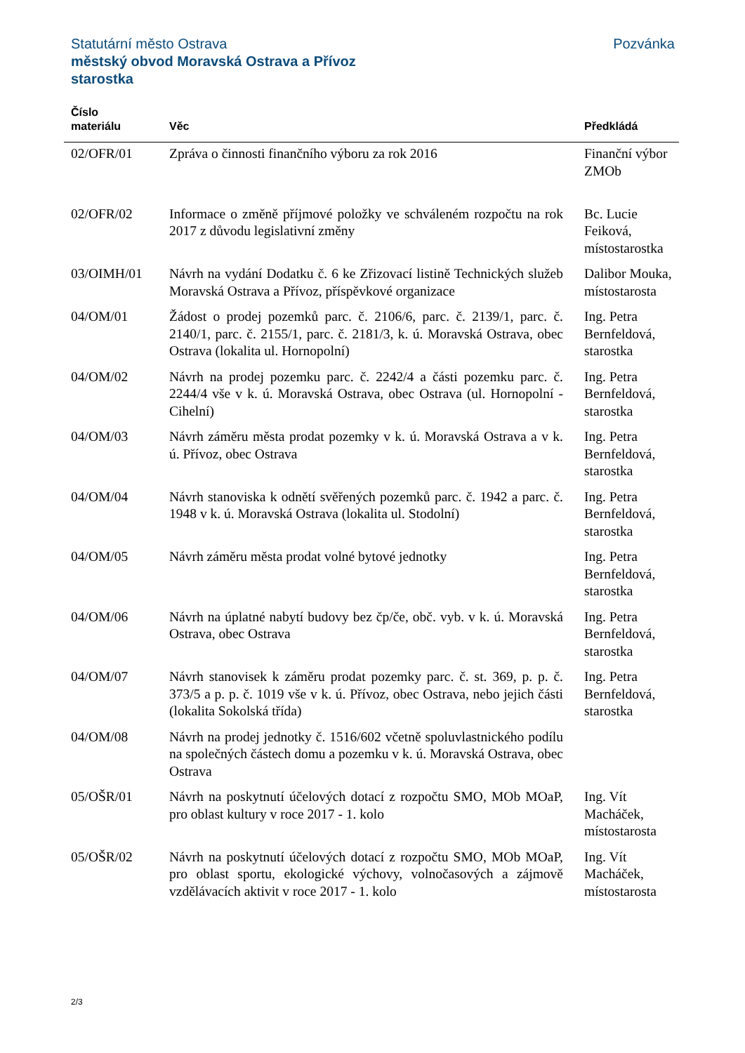Pozvánka Statutární město Ostrava
městský obvod Moravská Ostrava a Přívoz
starostka
| Číslo materiálu | Věc | Předkládá |
| --- | --- | --- |
| 02/OFR/01 | Zpráva o činnosti finančního výboru za rok 2016 | Finanční výbor ZMOb |
| 02/OFR/02 | Informace o změně příjmové položky ve schváleném rozpočtu na rok 2017 z důvodu legislativní změny | Bc. Lucie Feiková, místostarostka |
| 03/OIMH/01 | Návrh na vydání Dodatku č. 6 ke Zřizovací listině Technických služeb Moravská Ostrava a Přívoz, příspěvkové organizace | Dalibor Mouka, místostarosta |
| 04/OM/01 | Žádost o prodej pozemků parc. č. 2106/6, parc. č. 2139/1, parc. č. 2140/1, parc. č. 2155/1, parc. č. 2181/3, k. ú. Moravská Ostrava, obec Ostrava (lokalita ul. Hornopolní) | Ing. Petra Bernfeldová, starostka |
| 04/OM/02 | Návrh na prodej pozemku parc. č. 2242/4 a části pozemku parc. č. 2244/4 vše v k. ú. Moravská Ostrava, obec Ostrava (ul. Hornopolní - Cihelní) | Ing. Petra Bernfeldová, starostka |
| 04/OM/03 | Návrh záměru města prodat pozemky v k. ú. Moravská Ostrava a v k. ú. Přívoz, obec Ostrava | Ing. Petra Bernfeldová, starostka |
| 04/OM/04 | Návrh stanoviska k odnětí svěřených pozemků parc. č. 1942 a parc. č. 1948 v k. ú. Moravská Ostrava (lokalita ul. Stodolní) | Ing. Petra Bernfeldová, starostka |
| 04/OM/05 | Návrh záměru města prodat volné bytové jednotky | Ing. Petra Bernfeldová, starostka |
| 04/OM/06 | Návrh na úplatné nabytí budovy bez čp/če, obč. vyb. v k. ú. Moravská Ostrava, obec Ostrava | Ing. Petra Bernfeldová, starostka |
| 04/OM/07 | Návrh stanovisek k záměru prodat pozemky parc. č. st. 369, p. p. č. 373/5 a p. p. č. 1019 vše v k. ú. Přívoz, obec Ostrava, nebo jejich části (lokalita Sokolská třída) | Ing. Petra Bernfeldová, starostka |
| 04/OM/08 | Návrh na prodej jednotky č. 1516/602 včetně spoluvlastnického podílu na společných částech domu a pozemku v k. ú. Moravská Ostrava, obec Ostrava | |
| 05/OŠR/01 | Návrh na poskytnutí účelových dotací z rozpočtu SMO, MOb MOaP, pro oblast kultury v roce 2017 - 1. kolo | Ing. Vít Macháček, místostarosta |
| 05/OŠR/02 | Návrh na poskytnutí účelových dotací z rozpočtu SMO, MOb MOaP, pro oblast sportu, ekologické výchovy, volnočasových a zájmově vzdělávacích aktivit v roce 2017 - 1. kolo | Ing. Vít Macháček, místostarosta |
2/3